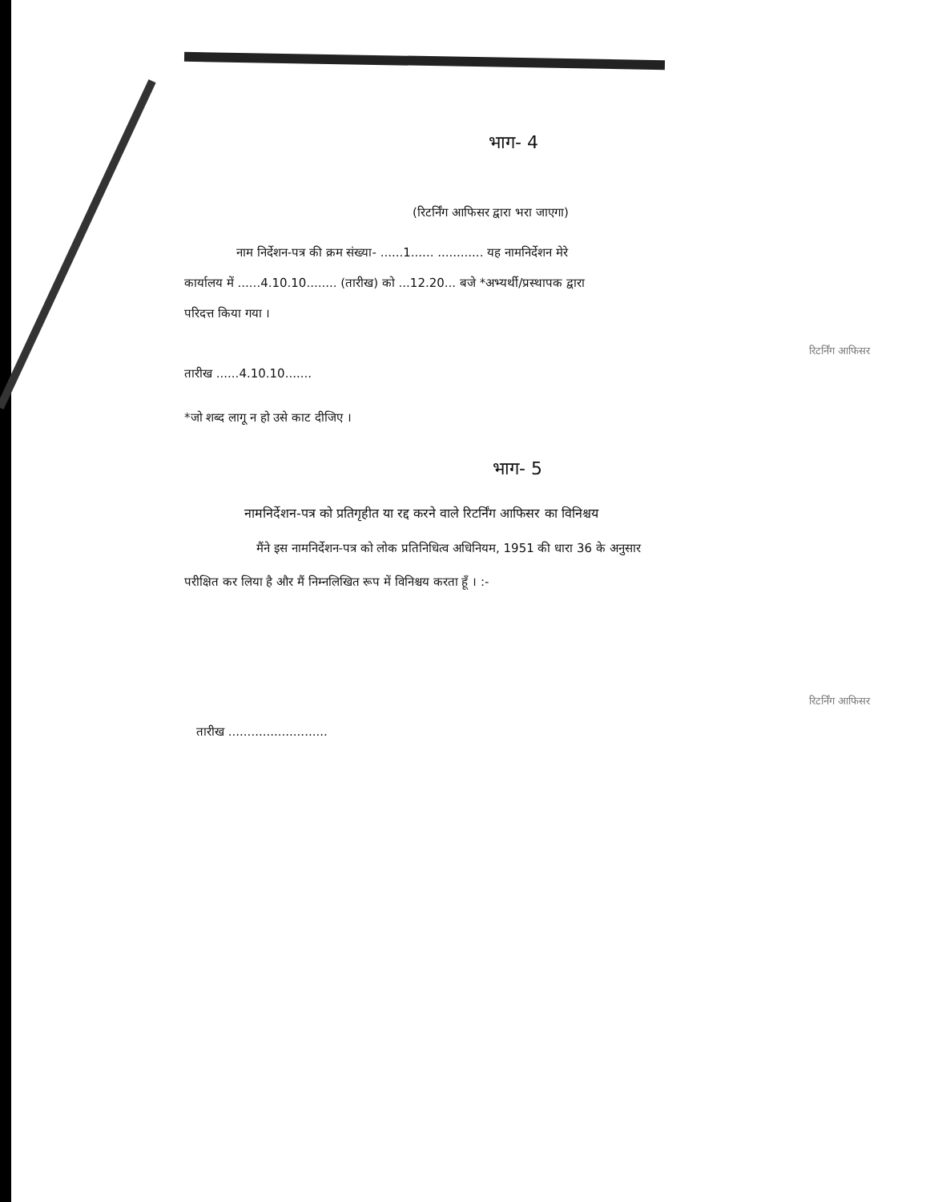भाग- 4
(रिटर्निंग आफिसर द्वारा भरा जाएगा)
नाम निर्देशन-पत्र की क्रम संख्या- ......1...... ............ यह नामनिर्देशन मेरे
कार्यालय में ......4.10.10........ (तारीख) को ...12.20... बजे *अभ्यर्थी/प्रस्थापक द्वारा
परिदत्त किया गया ।
रिटर्निंग आफिसर
तारीख ......4.10.10.......
*जो शब्द लागू न हो उसे काट दीजिए ।
भाग- 5
नामनिर्देशन-पत्र को प्रतिगृहीत या रद्द करने वाले रिटर्निंग आफिसर का विनिश्चय
मैंने इस नामनिर्देशन-पत्र को लोक प्रतिनिधित्व अधिनियम, 1951 की धारा 36 के अनुसार
परीक्षित कर लिया है और मैं निम्नलिखित रूप में विनिश्चय करता हूँ । :-
रिटर्निंग आफिसर
तारीख ..........................